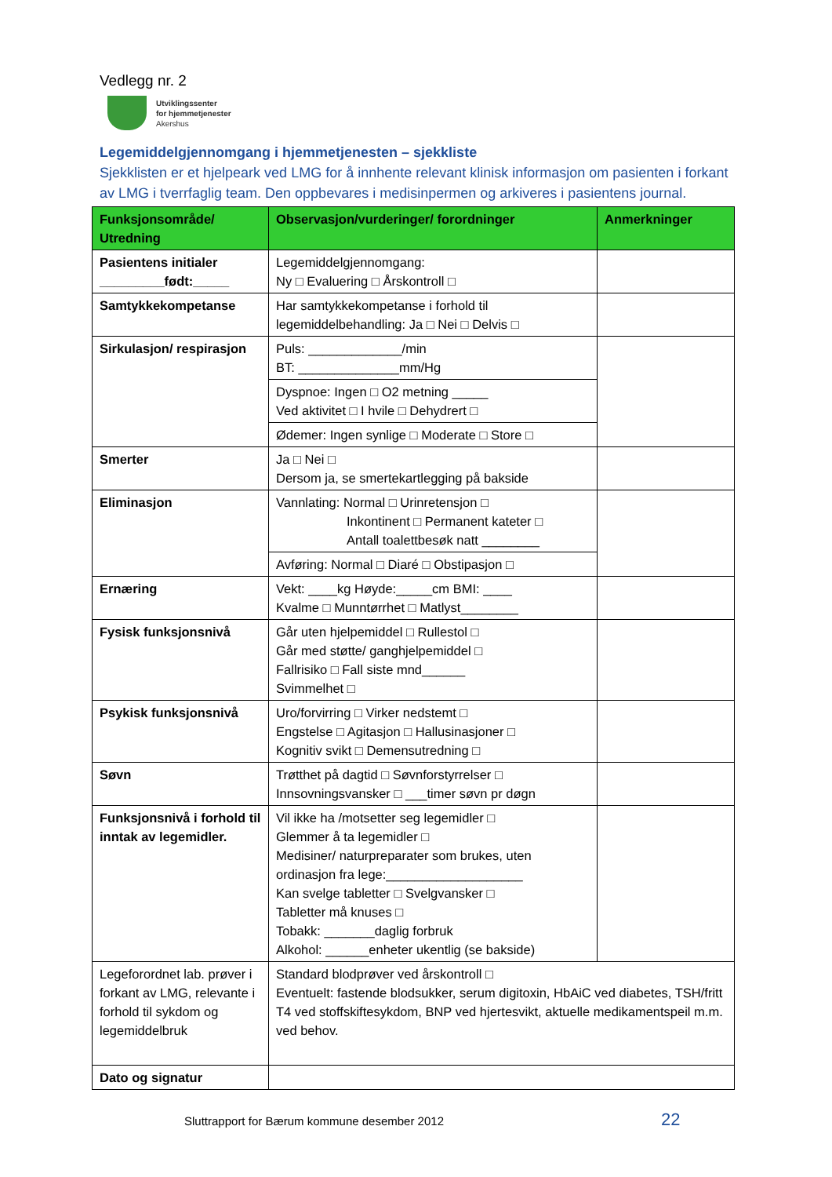Vedlegg nr. 2
Utviklingssenter
for hjemmetjenester
Akershus
Legemiddelgjennomgang i hjemmetjenesten – sjekkliste
Sjekklisten er et hjelpeark ved LMG for å innhente relevant klinisk informasjon om pasienten i forkant av LMG i tverrfaglig team. Den oppbevares i medisinpermen og arkiveres i pasientens journal.
| Funksjonsområde/ Utredning | Observasjon/vurderinger/ forordninger | Anmerkninger |
| --- | --- | --- |
| Pasientens initialer _________født:_____ | Legemiddelgjennomgang: Ny □ Evaluering □ Årskontroll □ | |
| Samtykkekompetanse | Har samtykkekompetanse i forhold til legemiddelbehandling: Ja □ Nei □ Delvis □ | |
| Sirkulasjon/ respirasjon | Puls: _____________/min BT: ______________mm/Hg | |
| | Dyspnoe: Ingen □ O2 metning _____ Ved aktivitet □ I hvile □ Dehydrert □ | |
| | Ødemer: Ingen synlige □ Moderate □ Store □ | |
| Smerter | Ja □ Nei □ Dersom ja, se smertekartlegging på bakside | |
| Eliminasjon | Vannlating: Normal □ Urinretensjon □ Inkontinent □ Permanent kateter □ Antall toalettbesøk natt ________ | |
| | Avføring: Normal □ Diaré □ Obstipasjon □ | |
| Ernæring | Vekt: ____kg Høyde:_____cm BMI: ____ Kvalme □ Munntørrhet □ Matlyst________ | |
| Fysisk funksjonsnivå | Går uten hjelpemiddel □ Rullestol □ Går med støtte/ ganghjelpemiddel □ Fallrisiko □ Fall siste mnd______ Svimmelhet □ | |
| Psykisk funksjonsnivå | Uro/forvirring □ Virker nedstemt □ Engstelse □ Agitasjon □ Hallusinasjoner □ Kognitiv svikt □ Demensutredning □ | |
| Søvn | Trøtthet på dagtid □ Søvnforstyrrelser □ Innsovningsvansker □ ___timer søvn pr døgn | |
| Funksjonsnivå i forhold til inntak av legemidler. | Vil ikke ha /motsetter seg legemidler □ Glemmer å ta legemidler □ Medisiner/ naturpreparater som brukes, uten ordinasjon fra lege:___________________ Kan svelge tabletter □ Svelgvansker □ Tabletter må knuses □ Tobakk: _______daglig forbruk Alkohol: ______enheter ukentlig (se bakside) | |
| Legeforordnet lab. prøver i forkant av LMG, relevante i forhold til sykdom og legemiddelbruk | Standard blodprøver ved årskontroll □ Eventuelt: fastende blodsukker, serum digitoxin, HbAiC ved diabetes, TSH/fritt T4 ved stoffskiftesykdom, BNP ved hjertesvikt, aktuelle medikamentspeil m.m. ved behov. | |
| Dato og signatur | | |
Sluttrapport for Bærum kommune desember 2012
22